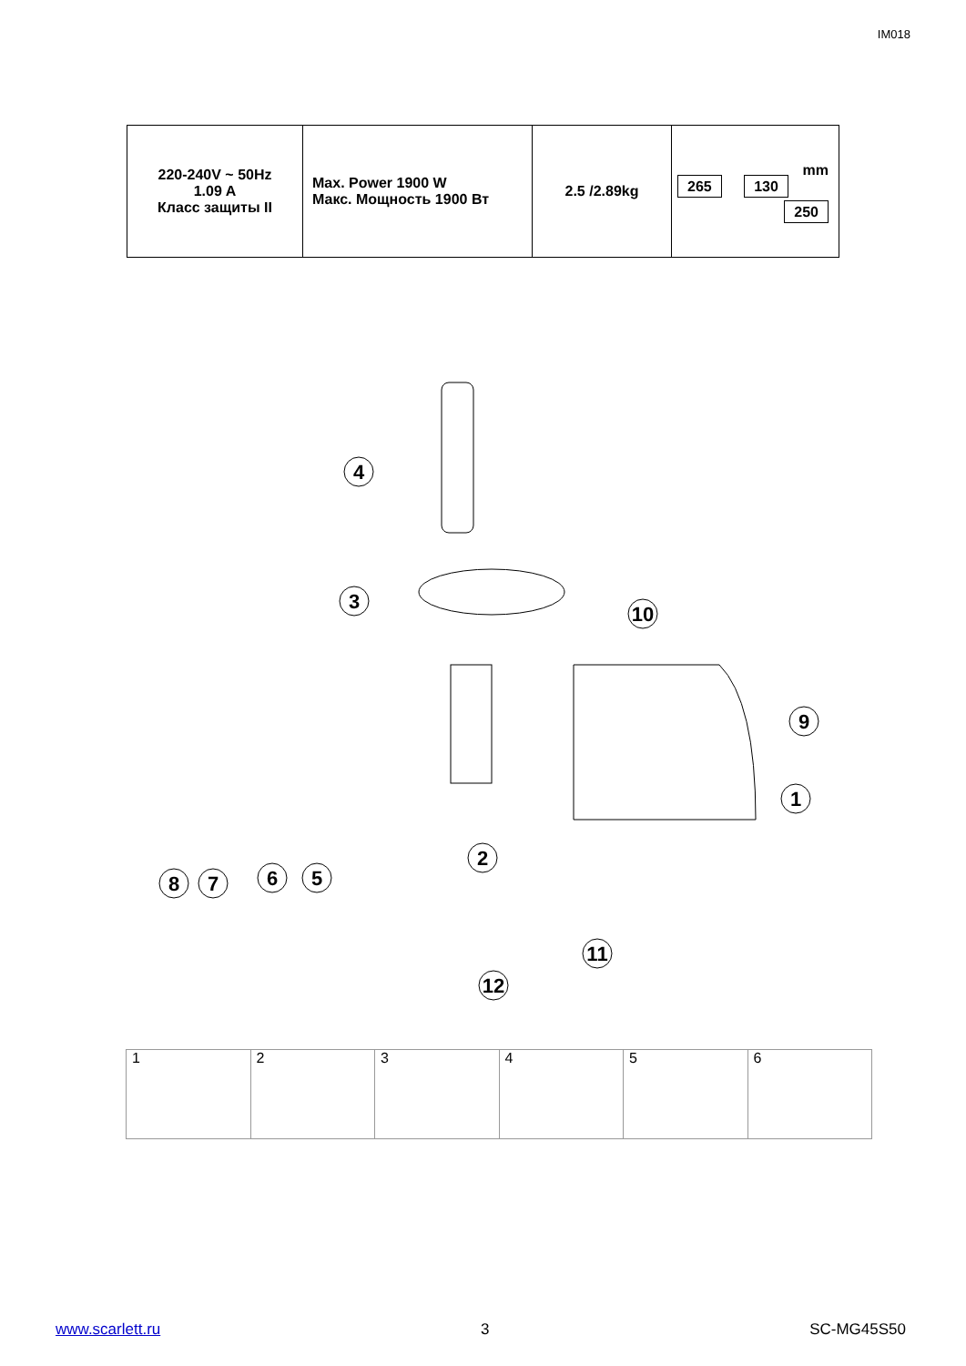IM018
| 220-240V ~ 50Hz 1.09 A Класс защиты II | Max. Power 1900 W Макс. Мощность 1900 Вт | 2.5 /2.89kg | mm 265 130 250 |
4
3
10
9
1
2
8
7
6
5
11
12
1 2 3 4 5 6
www.scarlett.ru 3 SC-MG45S50